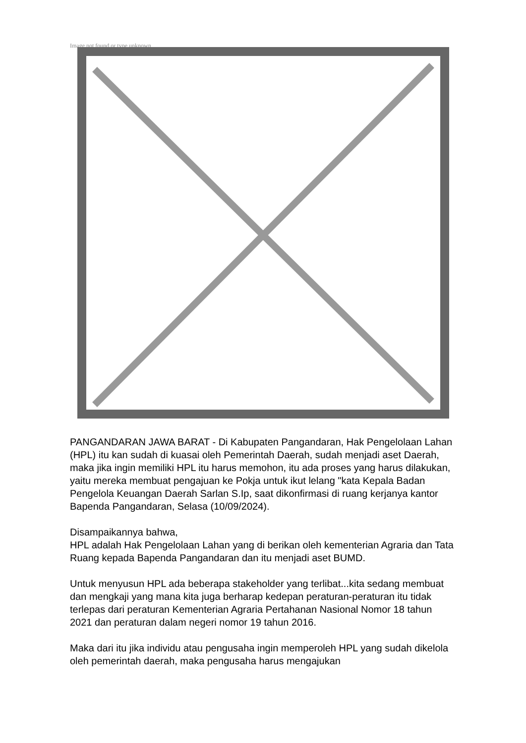Image not found or type unknown
PANGANDARAN JAWA BARAT - Di Kabupaten Pangandaran, Hak Pengelolaan Lahan (HPL) itu kan sudah di kuasai oleh Pemerintah Daerah, sudah menjadi aset Daerah, maka jika ingin memiliki HPL itu harus memohon, itu ada proses yang harus dilakukan, yaitu mereka membuat pengajuan ke Pokja untuk ikut lelang "kata Kepala Badan Pengelola Keuangan Daerah Sarlan S.Ip, saat dikonfirmasi di ruang kerjanya kantor Bapenda Pangandaran, Selasa (10/09/2024).
Disampaikannya bahwa,
HPL adalah Hak Pengelolaan Lahan yang di berikan oleh kementerian Agraria dan Tata Ruang kepada Bapenda Pangandaran dan itu menjadi aset BUMD.
Untuk menyusun HPL ada beberapa stakeholder yang terlibat...kita sedang membuat dan mengkaji yang mana kita juga berharap kedepan peraturan-peraturan itu tidak terlepas dari peraturan Kementerian Agraria Pertahanan Nasional Nomor 18 tahun 2021 dan peraturan dalam negeri nomor 19 tahun 2016.
Maka dari itu jika individu atau pengusaha ingin memperoleh HPL yang sudah dikelola oleh pemerintah daerah, maka pengusaha harus mengajukan